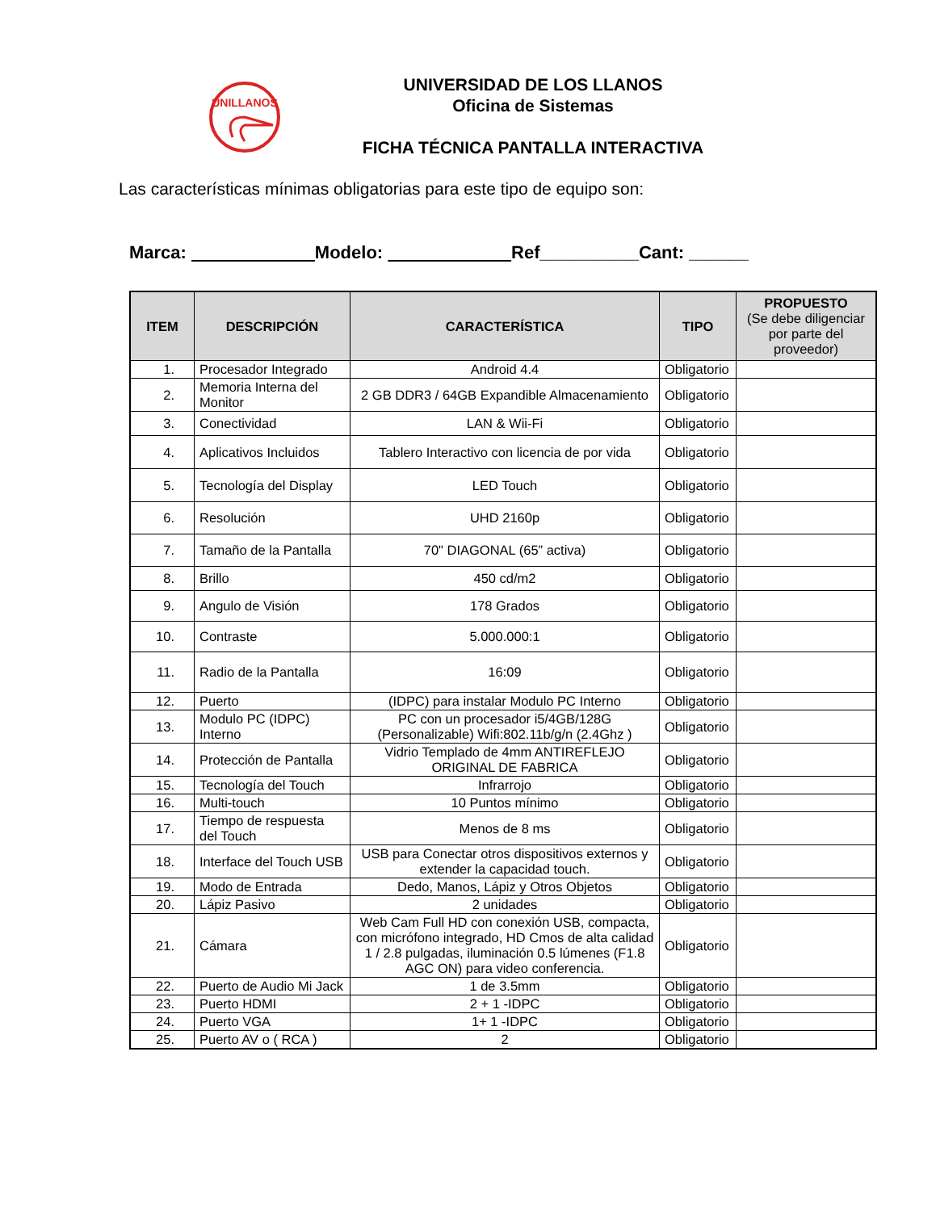UNILLANOS
UNIVERSIDAD DE LOS LLANOS
Oficina de Sistemas
FICHA TÉCNICA PANTALLA INTERACTIVA
Las características mínimas obligatorias para este tipo de equipo son:
Marca: Modelo: Ref__________Cant: ______
| ITEM | DESCRIPCIÓN | CARACTERÍSTICA | TIPO | PROPUESTO (Se debe diligenciar por parte del proveedor) |
| --- | --- | --- | --- | --- |
| 1. | Procesador Integrado | Android 4.4 | Obligatorio | |
| 2. | Memoria Interna del Monitor | 2 GB DDR3 / 64GB Expandible Almacenamiento | Obligatorio | |
| 3. | Conectividad | LAN & Wii-Fi | Obligatorio | |
| 4. | Aplicativos Incluidos | Tablero Interactivo con licencia de por vida | Obligatorio | |
| 5. | Tecnología del Display | LED Touch | Obligatorio | |
| 6. | Resolución | UHD 2160p | Obligatorio | |
| 7. | Tamaño de la Pantalla | 70" DIAGONAL (65” activa) | Obligatorio | |
| 8. | Brillo | 450 cd/m2 | Obligatorio | |
| 9. | Angulo de Visión | 178 Grados | Obligatorio | |
| 10. | Contraste | 5.000.000:1 | Obligatorio | |
| 11. | Radio de la Pantalla | 16:09 | Obligatorio | |
| 12. | Puerto | (IDPC) para instalar Modulo PC Interno | Obligatorio | |
| 13. | Modulo PC (IDPC) Interno | PC con un procesador i5/4GB/128G (Personalizable) Wifi:802.11b/g/n (2.4Ghz ) | Obligatorio | |
| 14. | Protección de Pantalla | Vidrio Templado de 4mm ANTIREFLEJO ORIGINAL DE FABRICA | Obligatorio | |
| 15. | Tecnología del Touch | Infrarrojo | Obligatorio | |
| 16. | Multi-touch | 10 Puntos mínimo | Obligatorio | |
| 17. | Tiempo de respuesta del Touch | Menos de 8 ms | Obligatorio | |
| 18. | Interface del Touch USB | USB para Conectar otros dispositivos externos y extender la capacidad touch. | Obligatorio | |
| 19. | Modo de Entrada | Dedo, Manos, Lápiz y Otros Objetos | Obligatorio | |
| 20. | Lápiz Pasivo | 2 unidades | Obligatorio | |
| 21. | Cámara | Web Cam Full HD con conexión USB, compacta, con micrófono integrado, HD Cmos de alta calidad 1 / 2.8 pulgadas, iluminación 0.5 lúmenes (F1.8 AGC ON) para video conferencia. | Obligatorio | |
| 22. | Puerto de Audio Mi Jack | 1 de 3.5mm | Obligatorio | |
| 23. | Puerto HDMI | 2 + 1 -IDPC | Obligatorio | |
| 24. | Puerto VGA | 1+ 1 -IDPC | Obligatorio | |
| 25. | Puerto AV o ( RCA ) | 2 | Obligatorio | |